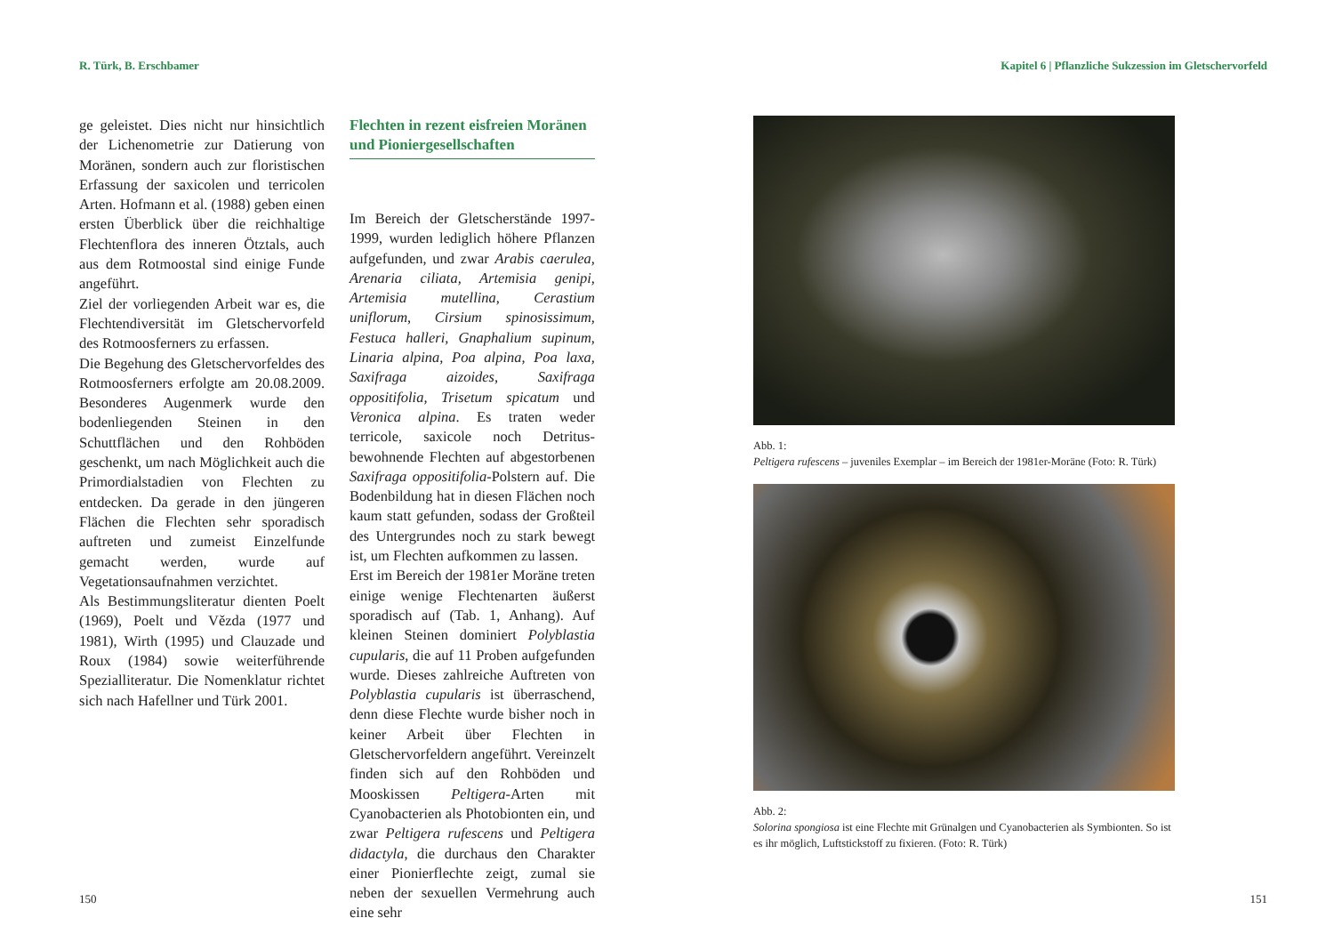R. Türk, B. Erschbamer
ge geleistet. Dies nicht nur hinsichtlich der Lichenometrie zur Datierung von Moränen, sondern auch zur floristischen Erfassung der saxicolen und terricolen Arten. Hofmann et al. (1988) geben einen ersten Überblick über die reichhaltige Flechtenflora des inneren Ötztals, auch aus dem Rotmoostal sind einige Funde angeführt.
Ziel der vorliegenden Arbeit war es, die Flechtendiversität im Gletschervorfeld des Rotmoosferners zu erfassen.
Die Begehung des Gletschervorfeldes des Rotmoosferners erfolgte am 20.08.2009. Besonderes Augenmerk wurde den bodenliegenden Steinen in den Schuttflächen und den Rohböden geschenkt, um nach Möglichkeit auch die Primordialstadien von Flechten zu entdecken. Da gerade in den jüngeren Flächen die Flechten sehr sporadisch auftreten und zumeist Einzelfunde gemacht werden, wurde auf Vegetationsaufnahmen verzichtet.
Als Bestimmungsliteratur dienten Poelt (1969), Poelt und Vězda (1977 und 1981), Wirth (1995) und Clauzade und Roux (1984) sowie weiterführende Spezialliteratur. Die Nomenklatur richtet sich nach Hafellner und Türk 2001.
Flechten in rezent eisfreien Moränen und Pioniergesellschaften
Im Bereich der Gletscherstände 1997-1999, wurden lediglich höhere Pflanzen aufgefunden, und zwar Arabis caerulea, Arenaria ciliata, Artemisia genipi, Artemisia mutellina, Cerastium uniflorum, Cirsium spinosissimum, Festuca halleri, Gnaphalium supinum, Linaria alpina, Poa alpina, Poa laxa, Saxifraga aizoides, Saxifraga oppositifolia, Trisetum spicatum und Veronica alpina. Es traten weder terricole, saxicole noch Detritus-bewohnende Flechten auf abgestorbenen Saxifraga oppositifolia-Polstern auf. Die Bodenbildung hat in diesen Flächen noch kaum statt gefunden, sodass der Großteil des Untergrundes noch zu stark bewegt ist, um Flechten aufkommen zu lassen.
Erst im Bereich der 1981er Moräne treten einige wenige Flechtenarten äußerst sporadisch auf (Tab. 1, Anhang). Auf kleinen Steinen dominiert Polyblastia cupularis, die auf 11 Proben aufgefunden wurde. Dieses zahlreiche Auftreten von Polyblastia cupularis ist überraschend, denn diese Flechte wurde bisher noch in keiner Arbeit über Flechten in Gletschervorfeldern angeführt. Vereinzelt finden sich auf den Rohböden und Mooskissen Peltigera-Arten mit Cyanobacterien als Photobionten ein, und zwar Peltigera rufescens und Peltigera didactyla, die durchaus den Charakter einer Pionierflechte zeigt, zumal sie neben der sexuellen Vermehrung auch eine sehr
150
Kapitel 6 | Pflanzliche Sukzession im Gletschervorfeld
Abb. 1:
Peltigera rufescens – juveniles Exemplar – im Bereich der 1981er-Moräne (Foto: R. Türk)
Abb. 2:
Solorina spongiosa ist eine Flechte mit Grünalgen und Cyanobacterien als Symbionten. So ist es ihr möglich, Luftstickstoff zu fixieren. (Foto: R. Türk)
151